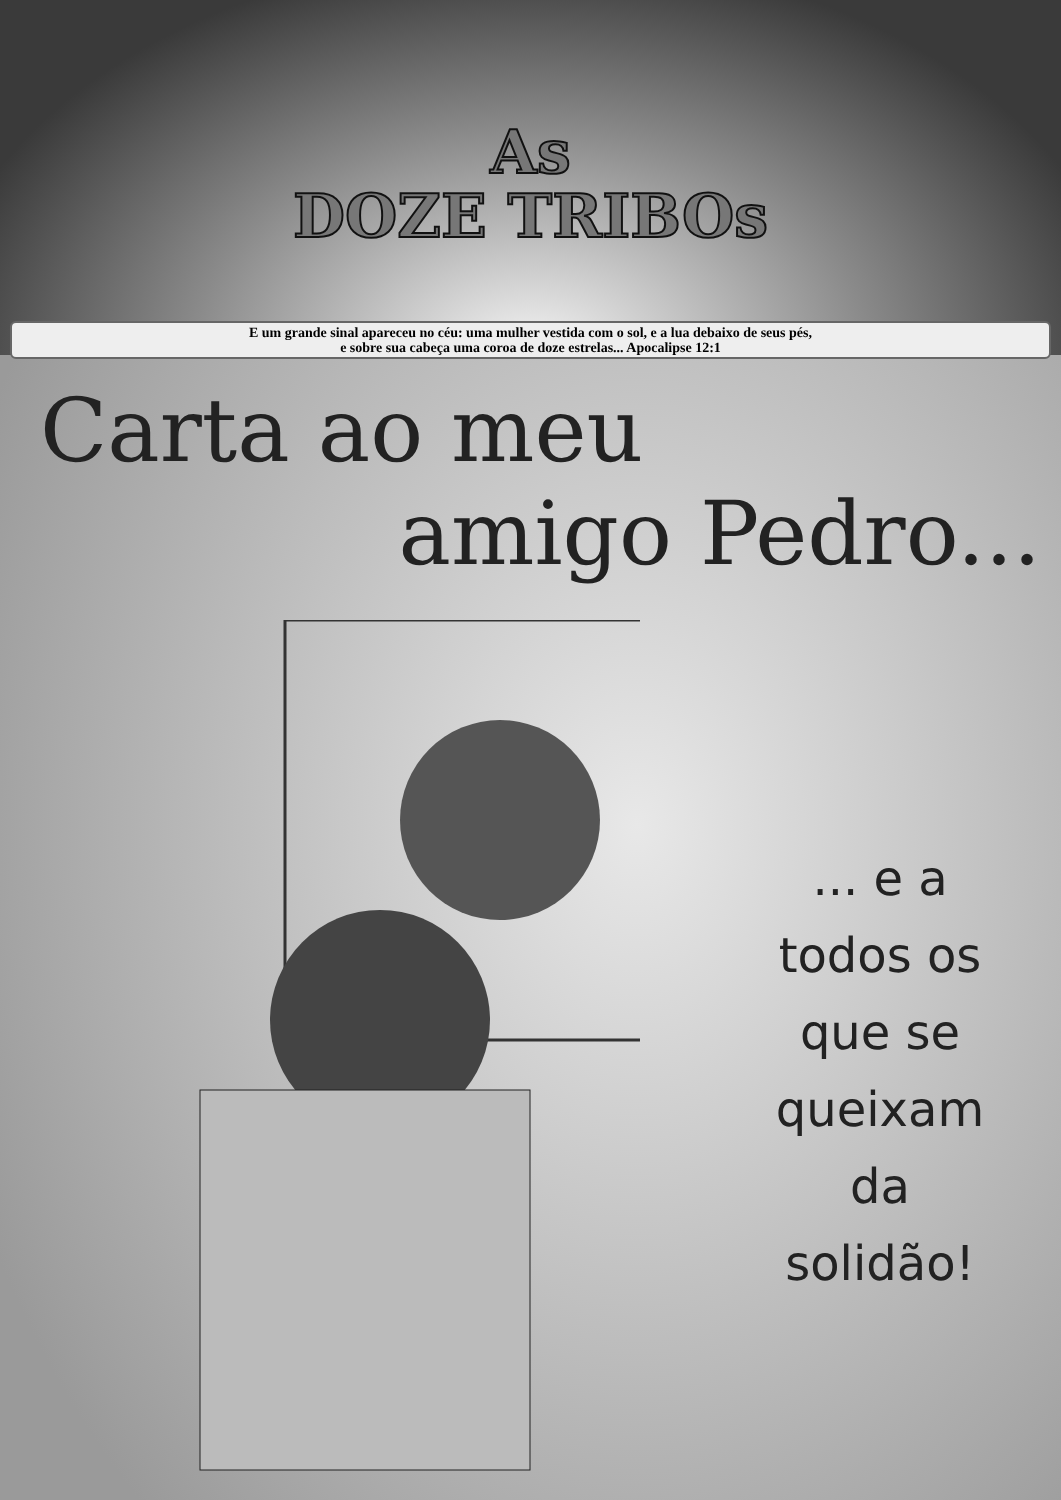As
DOZE TRIBOs
E um grande sinal apareceu no céu: uma mulher vestida com o sol, e a lua debaixo de seus pés,
e sobre sua cabeça uma coroa de doze estrelas... Apocalipse 12:1
Carta ao meu
amigo Pedro...
... e a
todos os
que se
queixam
da
solidão!